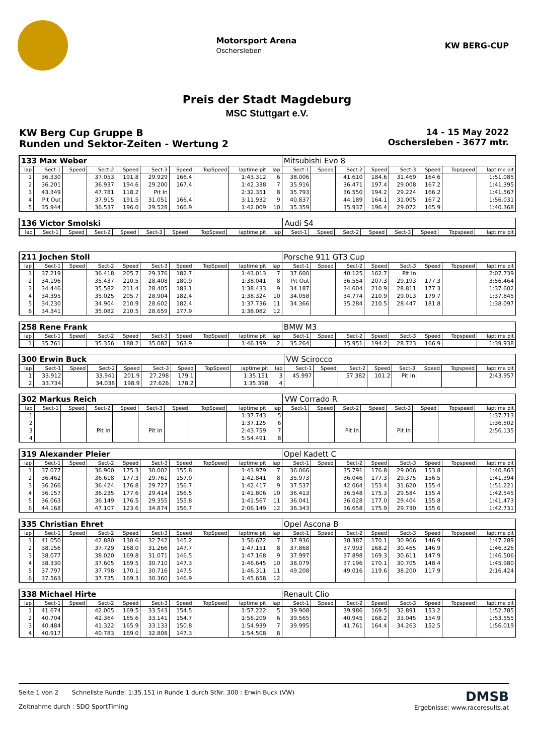Motorsport Arena
Oschersleben
KW BERG-CUP
Preis der Stadt Magdeburg
MSC Stuttgart e.V.
KW Berg Cup Gruppe B
Runden und Sektor-Zeiten - Wertung 2
14 - 15 May 2022
Oschersleben - 3677 mtr.
| 133 Max Weber | | | | | | | | | | Mitsubishi Evo 8 | | | | | | | |
| lap | Sect-1 | Speed | Sect-2 | Speed | Sect-3 | Speed | TopSpeed | laptime pit | lap | Sect-1 | Speed | Sect-2 | Speed | Sect-3 | Speed | Topspeed | laptime pit |
| 1 | 36.330 | | 37.053 | 191.8 | 29.929 | 166.4 | | 1:43.312 | 6 | 38.006 | | 41.610 | 184.6 | 31.469 | 164.6 | | 1:51.085 |
| 2 | 36.201 | | 36.937 | 194.6 | 29.200 | 167.4 | | 1:42.338 | 7 | 35.916 | | 36.471 | 197.4 | 29.008 | 167.2 | | 1:41.395 |
| 3 | 43.349 | | 47.781 | 118.2 | Pit In | | | 2:32.351 | 8 | 35.793 | | 36.550 | 194.2 | 29.224 | 166.2 | | 1:41.567 |
| 4 | Pit Out | | 37.915 | 191.5 | 31.051 | 166.4 | | 3:11.932 | 9 | 40.837 | | 44.189 | 164.1 | 31.005 | 167.2 | | 1:56.031 |
| 5 | 35.944 | | 36.537 | 196.0 | 29.528 | 166.9 | | 1:42.009 | 10 | 35.359 | | 35.937 | 196.4 | 29.072 | 165.9 | | 1:40.368 |
| 136 Victor Smolski | | | | | | | | | | Audi S4 | | | | | | | |
| lap | Sect-1 | Speed | Sect-2 | Speed | Sect-3 | Speed | TopSpeed | laptime pit | lap | Sect-1 | Speed | Sect-2 | Speed | Sect-3 | Speed | Topspeed | laptime pit |
| 211 Jochen Stoll | | | | | | | | | | Porsche 911 GT3 Cup | | | | | | | |
| lap | Sect-1 | Speed | Sect-2 | Speed | Sect-3 | Speed | TopSpeed | laptime pit | lap | Sect-1 | Speed | Sect-2 | Speed | Sect-3 | Speed | Topspeed | laptime pit |
| 1 | 37.219 | | 36.418 | 205.7 | 29.376 | 182.7 | | 1:43.013 | 7 | 37.600 | | 40.125 | 162.7 | Pit In | | | 2:07.739 |
| 2 | 34.196 | | 35.437 | 210.5 | 28.408 | 180.9 | | 1:38.041 | 8 | Pit Out | | 36.554 | 207.3 | 29.193 | 177.3 | | 3:56.464 |
| 3 | 34.446 | | 35.582 | 211.4 | 28.405 | 183.1 | | 1:38.433 | 9 | 34.187 | | 34.604 | 210.9 | 28.811 | 177.3 | | 1:37.602 |
| 4 | 34.395 | | 35.025 | 205.7 | 28.904 | 182.4 | | 1:38.324 | 10 | 34.058 | | 34.774 | 210.9 | 29.013 | 179.7 | | 1:37.845 |
| 5 | 34.230 | | 34.904 | 210.9 | 28.602 | 182.4 | | 1:37.736 | 11 | 34.366 | | 35.284 | 210.5 | 28.447 | 181.8 | | 1:38.097 |
| 6 | 34.341 | | 35.082 | 210.5 | 28.659 | 177.9 | | 1:38.082 | 12 | | | | | | | | |
| 258 Rene Frank | | | | | | | | | | BMW M3 | | | | | | | |
| lap | Sect-1 | Speed | Sect-2 | Speed | Sect-3 | Speed | TopSpeed | laptime pit | lap | Sect-1 | Speed | Sect-2 | Speed | Sect-3 | Speed | Topspeed | laptime pit |
| 1 | 35.761 | | 35.356 | 188.2 | 35.082 | 163.9 | | 1:46.199 | 2 | 35.264 | | 35.951 | 194.2 | 28.723 | 166.9 | | 1:39.938 |
| 300 Erwin Buck | | | | | | | | | | VW Scirocco | | | | | | | |
| lap | Sect-1 | Speed | Sect-2 | Speed | Sect-3 | Speed | TopSpeed | laptime pit | lap | Sect-1 | Speed | Sect-2 | Speed | Sect-3 | Speed | Topspeed | laptime pit |
| 1 | 33.912 | | 33.941 | 201.9 | 27.298 | 179.1 | | 1:35.151 | 3 | 45.997 | | 57.382 | 101.2 | Pit In | | | 2:43.957 |
| 2 | 33.734 | | 34.038 | 198.9 | 27.626 | 178.2 | | 1:35.398 | 4 | | | | | | | | |
| 302 Markus Reich | | | | | | | | | | VW Corrado R | | | | | | | |
| lap | Sect-1 | Speed | Sect-2 | Speed | Sect-3 | Speed | TopSpeed | laptime pit | lap | Sect-1 | Speed | Sect-2 | Speed | Sect-3 | Speed | Topspeed | laptime pit |
| 1 | | | | | | | | 1:37.743 | 5 | | | | | | | | 1:37.713 |
| 2 | | | | | | | | 1:37.125 | 6 | | | | | | | | 1:36.502 |
| 3 | | | Pit In | | Pit In | | | 2:43.759 | 7 | | | Pit In | | Pit In | | | 2:56.135 |
| 4 | | | | | | | | 5:54.491 | 8 | | | | | | | | |
| 319 Alexander Pleier | | | | | | | | | | Opel Kadett C | | | | | | | |
| lap | Sect-1 | Speed | Sect-2 | Speed | Sect-3 | Speed | TopSpeed | laptime pit | lap | Sect-1 | Speed | Sect-2 | Speed | Sect-3 | Speed | Topspeed | laptime pit |
| 1 | 37.077 | | 36.900 | 175.3 | 30.002 | 155.8 | | 1:43.979 | 7 | 36.066 | | 35.791 | 176.8 | 29.006 | 153.8 | | 1:40.863 |
| 2 | 36.462 | | 36.618 | 177.3 | 29.761 | 157.0 | | 1:42.841 | 8 | 35.973 | | 36.046 | 177.3 | 29.375 | 156.5 | | 1:41.394 |
| 3 | 36.266 | | 36.424 | 176.8 | 29.727 | 156.7 | | 1:42.417 | 9 | 37.537 | | 42.064 | 153.4 | 31.620 | 155.4 | | 1:51.221 |
| 4 | 36.157 | | 36.235 | 177.6 | 29.414 | 156.5 | | 1:41.806 | 10 | 36.413 | | 36.548 | 175.3 | 29.584 | 155.4 | | 1:42.545 |
| 5 | 36.063 | | 36.149 | 176.5 | 29.355 | 155.8 | | 1:41.567 | 11 | 36.041 | | 36.028 | 177.0 | 29.404 | 155.8 | | 1:41.473 |
| 6 | 44.168 | | 47.107 | 123.6 | 34.874 | 156.7 | | 2:06.149 | 12 | 36.343 | | 36.658 | 175.9 | 29.730 | 155.6 | | 1:42.731 |
| 335 Christian Ehret | | | | | | | | | | Opel Ascona B | | | | | | | |
| lap | Sect-1 | Speed | Sect-2 | Speed | Sect-3 | Speed | TopSpeed | laptime pit | lap | Sect-1 | Speed | Sect-2 | Speed | Sect-3 | Speed | Topspeed | laptime pit |
| 1 | 41.050 | | 42.880 | 130.6 | 32.742 | 145.2 | | 1:56.672 | 7 | 37.936 | | 38.387 | 170.1 | 30.966 | 146.9 | | 1:47.289 |
| 2 | 38.156 | | 37.729 | 168.0 | 31.266 | 147.7 | | 1:47.151 | 8 | 37.868 | | 37.993 | 168.2 | 30.465 | 146.9 | | 1:46.326 |
| 3 | 38.077 | | 38.020 | 169.8 | 31.071 | 146.5 | | 1:47.168 | 9 | 37.997 | | 37.898 | 169.3 | 30.611 | 147.9 | | 1:46.506 |
| 4 | 38.330 | | 37.605 | 169.5 | 30.710 | 147.3 | | 1:46.645 | 10 | 38.079 | | 37.196 | 170.1 | 30.705 | 148.4 | | 1:45.980 |
| 5 | 37.797 | | 37.798 | 170.1 | 30.716 | 147.5 | | 1:46.311 | 11 | 49.208 | | 49.016 | 119.6 | 38.200 | 117.9 | | 2:16.424 |
| 6 | 37.563 | | 37.735 | 169.3 | 30.360 | 146.9 | | 1:45.658 | 12 | | | | | | | | |
| 338 Michael Hirte | | | | | | | | | | Renault Clio | | | | | | | |
| lap | Sect-1 | Speed | Sect-2 | Speed | Sect-3 | Speed | TopSpeed | laptime pit | lap | Sect-1 | Speed | Sect-2 | Speed | Sect-3 | Speed | Topspeed | laptime pit |
| 1 | 41.674 | | 42.005 | 169.5 | 33.543 | 154.5 | | 1:57.222 | 5 | 39.908 | | 39.986 | 169.5 | 32.891 | 153.2 | | 1:52.785 |
| 2 | 40.704 | | 42.364 | 165.6 | 33.141 | 154.7 | | 1:56.209 | 6 | 39.565 | | 40.945 | 168.2 | 33.045 | 154.9 | | 1:53.555 |
| 3 | 40.484 | | 41.322 | 165.9 | 33.133 | 150.8 | | 1:54.939 | 7 | 39.995 | | 41.761 | 164.4 | 34.263 | 152.5 | | 1:56.019 |
| 4 | 40.917 | | 40.783 | 169.0 | 32.808 | 147.3 | | 1:54.508 | 8 | | | | | | | | |
Seite 1 von 2 Schnellste Runde: 1:35.151 in Runde 1 durch StNr. 300 : Erwin Buck (VW)
Zeitnahme durch : SDO SportTiming
DMSB
Ergebnisse: www.raceresults.at